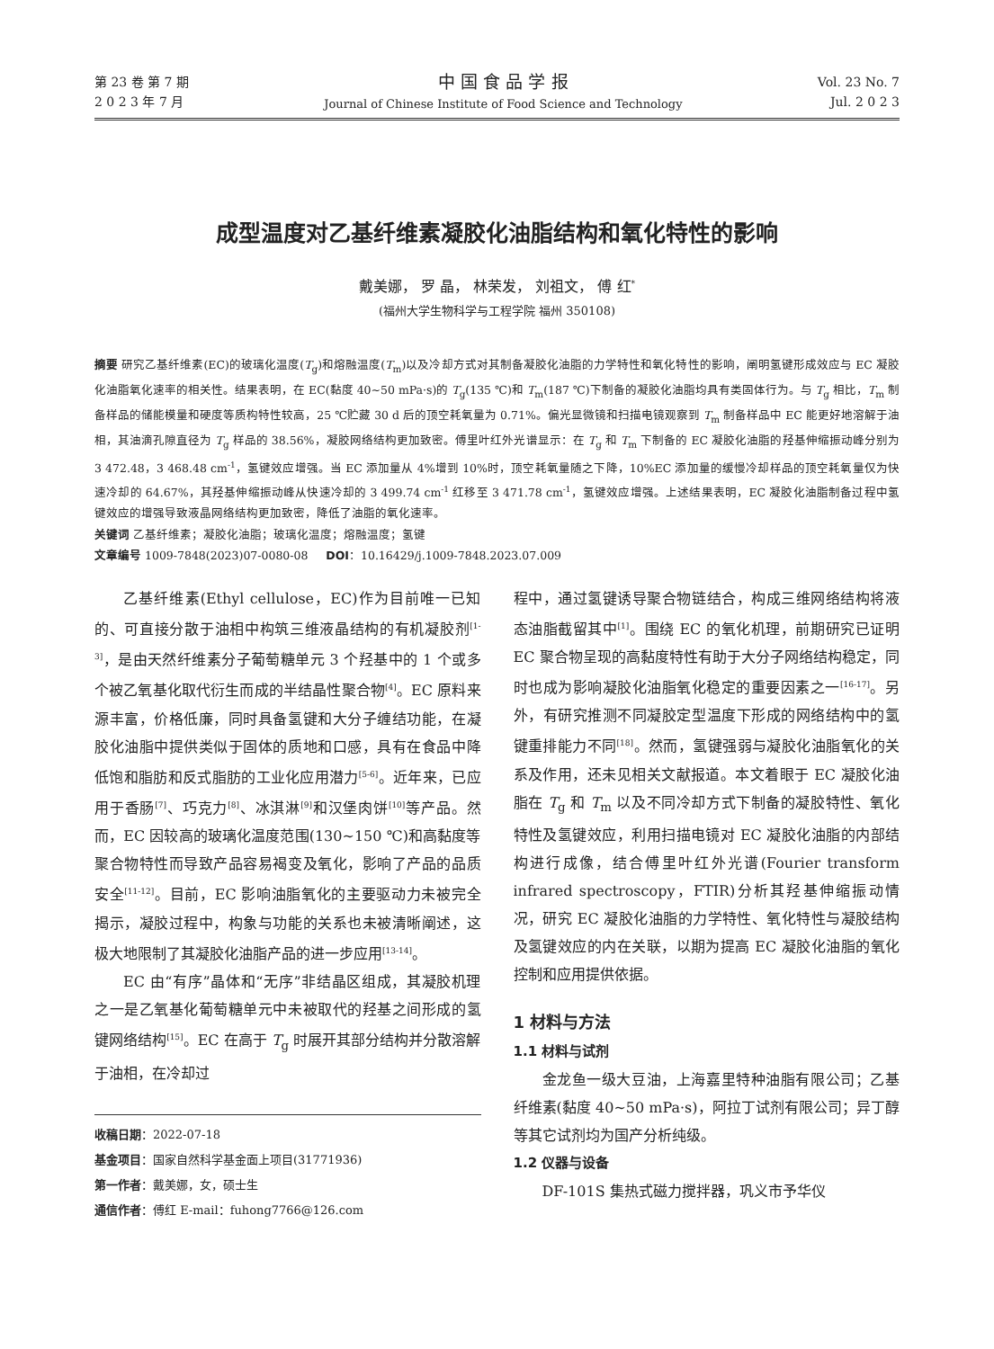第 23 卷 第 7 期
2 0 2 3 年 7 月
中 国 食 品 学 报
Journal of Chinese Institute of Food Science and Technology
Vol. 23 No. 7
Jul. 2 0 2 3
成型温度对乙基纤维素凝胶化油脂结构和氧化特性的影响
戴美娜， 罗 晶， 林荣发， 刘祖文， 傅 红<sup>*</sup>
(福州大学生物科学与工程学院 福州 350108)
摘要 研究乙基纤维素(EC)的玻璃化温度(T<sub>g</sub>)和熔融温度(T<sub>m</sub>)以及冷却方式对其制备凝胶化油脂的力学特性和氧化特性的影响，阐明氢键形成效应与 EC 凝胶化油脂氧化速率的相关性。结果表明，在 EC(黏度 40~50 mPa·s)的 T<sub>g</sub>(135 ℃)和 T<sub>m</sub>(187 ℃)下制备的凝胶化油脂均具有类固体行为。与 T<sub>g</sub> 相比，T<sub>m</sub> 制备样品的储能模量和硬度等质构特性较高，25 ℃贮藏 30 d 后的顶空耗氧量为 0.71%。偏光显微镜和扫描电镜观察到 T<sub>m</sub> 制备样品中 EC 能更好地溶解于油相，其油滴孔隙直径为 T<sub>g</sub> 样品的 38.56%，凝胶网络结构更加致密。傅里叶红外光谱显示：在 T<sub>g</sub> 和 T<sub>m</sub> 下制备的 EC 凝胶化油脂的羟基伸缩振动峰分别为 3 472.48，3 468.48 cm<sup>-1</sup>，氢键效应增强。当 EC 添加量从 4%增到 10%时，顶空耗氧量随之下降，10%EC 添加量的缓慢冷却样品的顶空耗氧量仅为快速冷却的 64.67%，其羟基伸缩振动峰从快速冷却的 3 499.74 cm<sup>-1</sup> 红移至 3 471.78 cm<sup>-1</sup>，氢键效应增强。上述结果表明，EC 凝胶化油脂制备过程中氢键效应的增强导致液晶网络结构更加致密，降低了油脂的氧化速率。
关键词 乙基纤维素；凝胶化油脂；玻璃化温度；熔融温度；氢键
文章编号 1009-7848(2023)07-0080-08 DOI：10.16429/j.1009-7848.2023.07.009
乙基纤维素(Ethyl cellulose，EC)作为目前唯一已知的、可直接分散于油相中构筑三维液晶结构的有机凝胶剂<sup>[1-3]</sup>，是由天然纤维素分子葡萄糖单元 3 个羟基中的 1 个或多个被乙氧基化取代衍生而成的半结晶性聚合物<sup>[4]</sup>。EC 原料来源丰富，价格低廉，同时具备氢键和大分子缠结功能，在凝胶化油脂中提供类似于固体的质地和口感，具有在食品中降低饱和脂肪和反式脂肪的工业化应用潜力<sup>[5-6]</sup>。近年来，已应用于香肠<sup>[7]</sup>、巧克力<sup>[8]</sup>、冰淇淋<sup>[9]</sup>和汉堡肉饼<sup>[10]</sup>等产品。然而，EC 因较高的玻璃化温度范围(130~150 ℃)和高黏度等聚合物特性而导致产品容易褐变及氧化，影响了产品的品质安全<sup>[11-12]</sup>。目前，EC 影响油脂氧化的主要驱动力未被完全揭示，凝胶过程中，构象与功能的关系也未被清晰阐述，这极大地限制了其凝胶化油脂产品的进一步应用<sup>[13-14]</sup>。
EC 由“有序”晶体和“无序”非结晶区组成，其凝胶机理之一是乙氧基化葡萄糖单元中未被取代的羟基之间形成的氢键网络结构<sup>[15]</sup>。EC 在高于 T<sub>g</sub> 时展开其部分结构并分散溶解于油相，在冷却过
收稿日期：2022-07-18
基金项目：国家自然科学基金面上项目(31771936)
第一作者：戴美娜，女，硕士生
通信作者：傅红 E-mail：fuhong7766@126.com
程中，通过氢键诱导聚合物链结合，构成三维网络结构将液态油脂截留其中<sup>[1]</sup>。围绕 EC 的氧化机理，前期研究已证明 EC 聚合物呈现的高黏度特性有助于大分子网络结构稳定，同时也成为影响凝胶化油脂氧化稳定的重要因素之一<sup>[16-17]</sup>。另外，有研究推测不同凝胶定型温度下形成的网络结构中的氢键重排能力不同<sup>[18]</sup>。然而，氢键强弱与凝胶化油脂氧化的关系及作用，还未见相关文献报道。本文着眼于 EC 凝胶化油脂在 T<sub>g</sub> 和 T<sub>m</sub> 以及不同冷却方式下制备的凝胶特性、氧化特性及氢键效应，利用扫描电镜对 EC 凝胶化油脂的内部结构进行成像，结合傅里叶红外光谱(Fourier transform infrared spectroscopy，FTIR)分析其羟基伸缩振动情况，研究 EC 凝胶化油脂的力学特性、氧化特性与凝胶结构及氢键效应的内在关联，以期为提高 EC 凝胶化油脂的氧化控制和应用提供依据。
1 材料与方法
1.1 材料与试剂
金龙鱼一级大豆油，上海嘉里特种油脂有限公司；乙基纤维素(黏度 40~50 mPa·s)，阿拉丁试剂有限公司；异丁醇等其它试剂均为国产分析纯级。
1.2 仪器与设备
DF-101S 集热式磁力搅拌器，巩义市予华仪